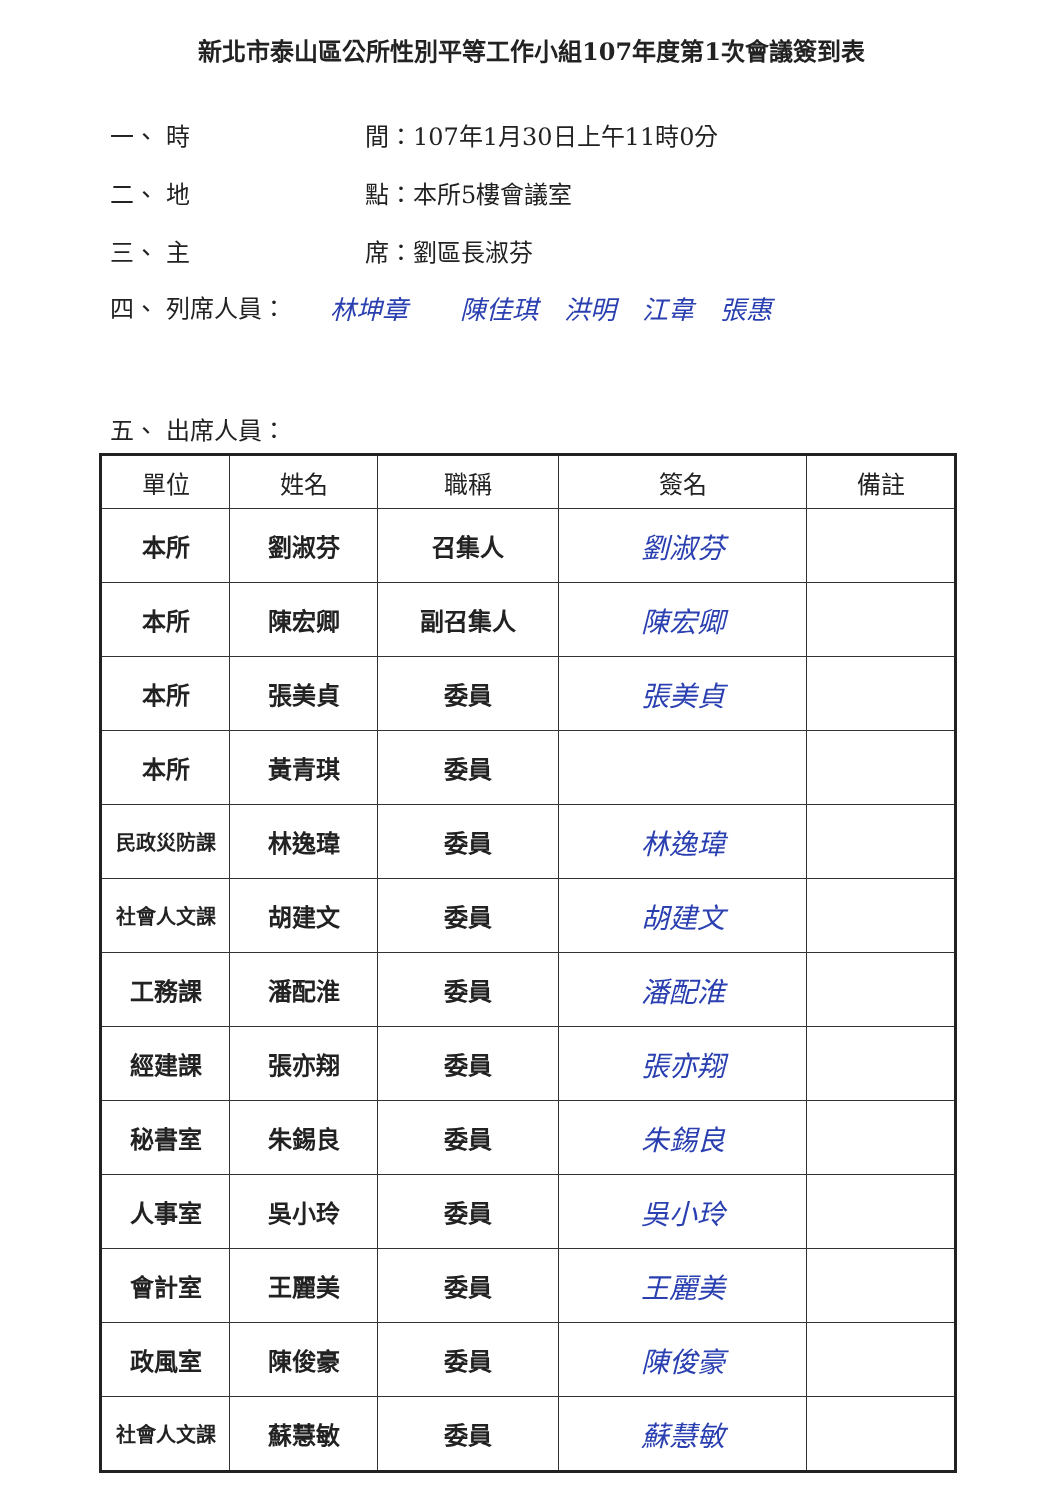新北市泰山區公所性別平等工作小組107年度第1次會議簽到表
一、 時　　　　間：107年1月30日上午11時0分
二、 地　　　　點：本所5樓會議室
三、 主　　　　席：劉區長淑芬
四、 列席人員： 林坤章　　陳佳琪　洪明　江韋　張惠
五、 出席人員：
| 單位 | 姓名 | 職稱 | 簽名 | 備註 |
| --- | --- | --- | --- | --- |
| 本所 | 劉淑芬 | 召集人 | 劉淑芬 | |
| 本所 | 陳宏卿 | 副召集人 | 陳宏卿 | |
| 本所 | 張美貞 | 委員 | 張美貞 | |
| 本所 | 黃青琪 | 委員 | | |
| 民政災防課 | 林逸瑋 | 委員 | 林逸瑋 | |
| 社會人文課 | 胡建文 | 委員 | 胡建文 | |
| 工務課 | 潘配淮 | 委員 | 潘配淮 | |
| 經建課 | 張亦翔 | 委員 | 張亦翔 | |
| 秘書室 | 朱錫良 | 委員 | 朱錫良 | |
| 人事室 | 吳小玲 | 委員 | 吳小玲 | |
| 會計室 | 王麗美 | 委員 | 王麗美 | |
| 政風室 | 陳俊豪 | 委員 | 陳俊豪 | |
| 社會人文課 | 蘇慧敏 | 委員 | 蘇慧敏 | |